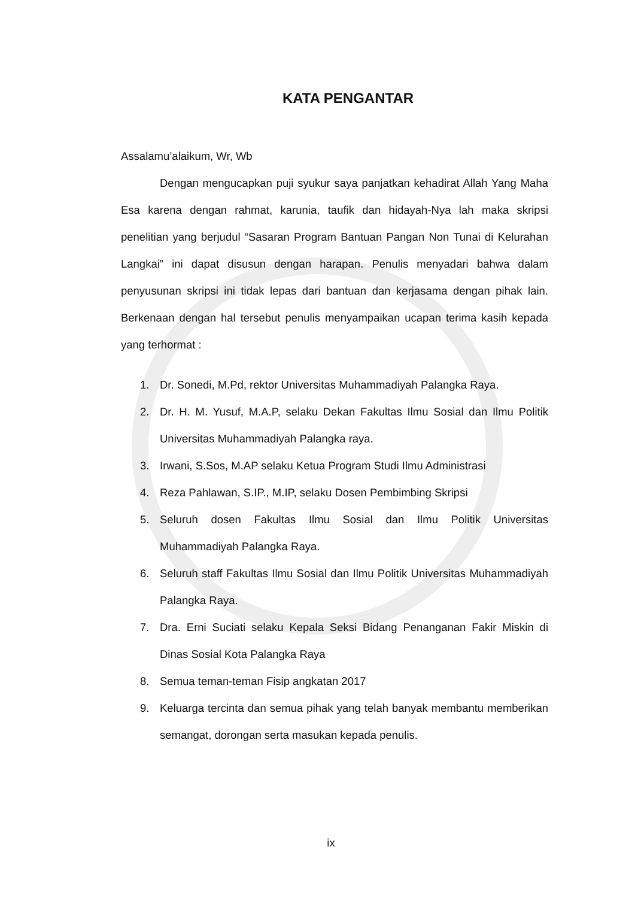KATA PENGANTAR
Assalamu’alaikum, Wr, Wb
Dengan mengucapkan puji syukur saya panjatkan kehadirat Allah Yang Maha Esa karena dengan rahmat, karunia, taufik dan hidayah-Nya lah maka skripsi penelitian yang berjudul “Sasaran Program Bantuan Pangan Non Tunai di Kelurahan Langkai” ini dapat disusun dengan harapan. Penulis menyadari bahwa dalam penyusunan skripsi ini tidak lepas dari bantuan dan kerjasama dengan pihak lain. Berkenaan dengan hal tersebut penulis menyampaikan ucapan terima kasih kepada yang terhormat :
1. Dr. Sonedi, M.Pd, rektor Universitas Muhammadiyah Palangka Raya.
2. Dr. H. M. Yusuf, M.A.P, selaku Dekan Fakultas Ilmu Sosial dan Ilmu Politik Universitas Muhammadiyah Palangka raya.
3. Irwani, S.Sos, M.AP selaku Ketua Program Studi Ilmu Administrasi
4. Reza Pahlawan, S.IP., M.IP, selaku Dosen Pembimbing Skripsi
5. Seluruh dosen Fakultas Ilmu Sosial dan Ilmu Politik Universitas Muhammadiyah Palangka Raya.
6. Seluruh staff Fakultas Ilmu Sosial dan Ilmu Politik Universitas Muhammadiyah Palangka Raya.
7. Dra. Erni Suciati selaku Kepala Seksi Bidang Penanganan Fakir Miskin di Dinas Sosial Kota Palangka Raya
8. Semua teman-teman Fisip angkatan 2017
9. Keluarga tercinta dan semua pihak yang telah banyak membantu memberikan semangat, dorongan serta masukan kepada penulis.
ix